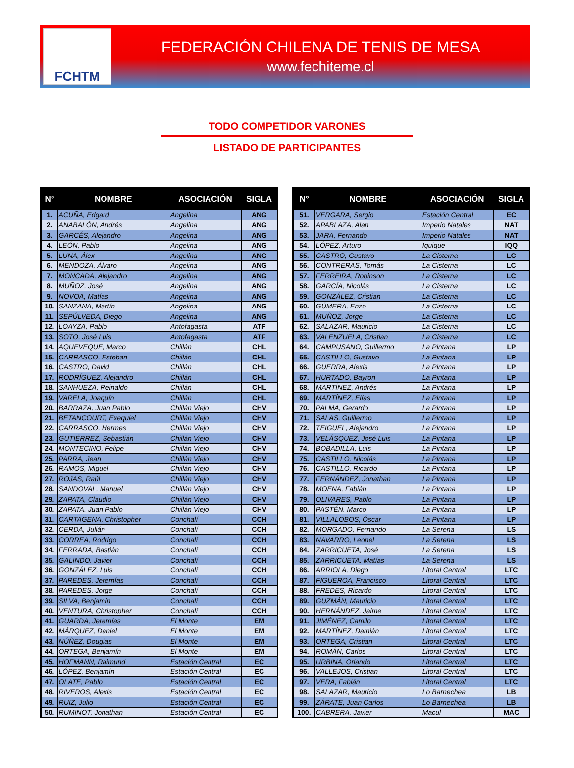FCHTM
FEDERACIÓN CHILENA DE TENIS DE MESA
www.fechiteme.cl
TODO COMPETIDOR VARONES
LISTADO DE PARTICIPANTES
| N° | NOMBRE | ASOCIACIÓN | SIGLA |
| --- | --- | --- | --- |
| 1. | ACUÑA, Edgard | Angelina | ANG |
| 2. | ANABALÓN, Andrés | Angelina | ANG |
| 3. | GARCÉS, Alejandro | Angelina | ANG |
| 4. | LEÓN, Pablo | Angelina | ANG |
| 5. | LUNA, Álex | Angelina | ANG |
| 6. | MENDOZA, Álvaro | Angelina | ANG |
| 7. | MONCADA, Alejandro | Angelina | ANG |
| 8. | MUÑOZ, José | Angelina | ANG |
| 9. | NOVOA, Matías | Angelina | ANG |
| 10. | SANZANA, Martín | Angelina | ANG |
| 11. | SEPÚLVEDA, Diego | Angelina | ANG |
| 12. | LOAYZA, Pablo | Antofagasta | ATF |
| 13. | SOTO, José Luis | Antofagasta | ATF |
| 14. | AQUEVEQUE, Marco | Chillán | CHL |
| 15. | CARRASCO, Esteban | Chillán | CHL |
| 16. | CASTRO, David | Chillán | CHL |
| 17. | RODRÍGUEZ, Alejandro | Chillán | CHL |
| 18. | SANHUEZA, Reinaldo | Chillán | CHL |
| 19. | VARELA, Joaquín | Chillán | CHL |
| 20. | BARRAZA, Juan Pablo | Chillán Viejo | CHV |
| 21. | BETANCOURT, Exequiel | Chillán Viejo | CHV |
| 22. | CARRASCO, Hermes | Chillán Viejo | CHV |
| 23. | GUTIÉRREZ, Sebastián | Chillán Viejo | CHV |
| 24. | MONTECINO, Felipe | Chillán Viejo | CHV |
| 25. | PARRA, Jean | Chillán Viejo | CHV |
| 26. | RAMOS, Miguel | Chillán Viejo | CHV |
| 27. | ROJAS, Raúl | Chillán Viejo | CHV |
| 28. | SANDOVAL, Manuel | Chillán Viejo | CHV |
| 29. | ZAPATA, Claudio | Chillán Viejo | CHV |
| 30. | ZAPATA, Juan Pablo | Chillán Viejo | CHV |
| 31. | CARTAGENA, Christopher | Conchalí | CCH |
| 32. | CERDA, Julián | Conchalí | CCH |
| 33. | CORREA, Rodrigo | Conchalí | CCH |
| 34. | FERRADA, Bastián | Conchalí | CCH |
| 35. | GALINDO, Javier | Conchalí | CCH |
| 36. | GONZÁLEZ, Luis | Conchalí | CCH |
| 37. | PAREDES, Jeremías | Conchalí | CCH |
| 38. | PAREDES, Jorge | Conchalí | CCH |
| 39. | SILVA, Benjamín | Conchalí | CCH |
| 40. | VENTURA, Christopher | Conchalí | CCH |
| 41. | GUARDA, Jeremías | El Monte | EM |
| 42. | MÁRQUEZ, Daniel | El Monte | EM |
| 43. | NÚÑEZ, Douglas | El Monte | EM |
| 44. | ORTEGA, Benjamín | El Monte | EM |
| 45. | HOFMANN, Raimund | Estación Central | EC |
| 46. | LÓPEZ, Benjamín | Estación Central | EC |
| 47. | OLATE, Pablo | Estación Central | EC |
| 48. | RIVEROS, Alexis | Estación Central | EC |
| 49. | RUIZ, Julio | Estación Central | EC |
| 50. | RUMINOT, Jonathan | Estación Central | EC |
| N° | NOMBRE | ASOCIACIÓN | SIGLA |
| --- | --- | --- | --- |
| 51. | VERGARA, Sergio | Estación Central | EC |
| 52. | APABLAZA, Alan | Imperio Natales | NAT |
| 53. | JARA, Fernando | Imperio Natales | NAT |
| 54. | LÓPEZ, Arturo | Iquique | IQQ |
| 55. | CASTRO, Gustavo | La Cisterna | LC |
| 56. | CONTRERAS, Tomás | La Cisterna | LC |
| 57. | FERREIRA, Robinson | La Cisterna | LC |
| 58. | GARCÍA, Nicolás | La Cisterna | LC |
| 59. | GONZÁLEZ, Cristian | La Cisterna | LC |
| 60. | GÚMERA, Enzo | La Cisterna | LC |
| 61. | MUÑOZ, Jorge | La Cisterna | LC |
| 62. | SALAZAR, Mauricio | La Cisterna | LC |
| 63. | VALENZUELA, Cristian | La Cisterna | LC |
| 64. | CAMPUSANO, Guillermo | La Pintana | LP |
| 65. | CASTILLO, Gustavo | La Pintana | LP |
| 66. | GUERRA, Alexis | La Pintana | LP |
| 67. | HURTADO, Bayron | La Pintana | LP |
| 68. | MARTÍNEZ, Andrés | La Pintana | LP |
| 69. | MARTÍNEZ, Elías | La Pintana | LP |
| 70. | PALMA, Gerardo | La Pintana | LP |
| 71. | SALAS, Guillermo | La Pintana | LP |
| 72. | TEIGUEL, Alejandro | La Pintana | LP |
| 73. | VELÁSQUEZ, José Luis | La Pintana | LP |
| 74. | BOBADILLA, Luis | La Pintana | LP |
| 75. | CASTILLO, Nicolás | La Pintana | LP |
| 76. | CASTILLO, Ricardo | La Pintana | LP |
| 77. | FERNÁNDEZ, Jonathan | La Pintana | LP |
| 78. | MOENA, Fabián | La Pintana | LP |
| 79. | OLIVARES, Pablo | La Pintana | LP |
| 80. | PASTÉN, Marco | La Pintana | LP |
| 81. | VILLALOBOS, Óscar | La Pintana | LP |
| 82. | MORGADO, Fernando | La Serena | LS |
| 83. | NAVARRO, Leonel | La Serena | LS |
| 84. | ZARRICUETA, José | La Serena | LS |
| 85. | ZARRICUETA, Matías | La Serena | LS |
| 86. | ARRIOLA, Diego | Litoral Central | LTC |
| 87. | FIGUEROA, Francisco | Litoral Central | LTC |
| 88. | FREDES, Ricardo | Litoral Central | LTC |
| 89. | GUZMÁN, Mauricio | Litoral Central | LTC |
| 90. | HERNÁNDEZ, Jaime | Litoral Central | LTC |
| 91. | JIMÉNEZ, Camilo | Litoral Central | LTC |
| 92. | MARTÍNEZ, Damián | Litoral Central | LTC |
| 93. | ORTEGA, Cristian | Litoral Central | LTC |
| 94. | ROMÁN, Carlos | Litoral Central | LTC |
| 95. | URBINA, Orlando | Litoral Central | LTC |
| 96. | VALLEJOS, Cristian | Litoral Central | LTC |
| 97. | VERA, Fabián | Litoral Central | LTC |
| 98. | SALAZAR, Mauricio | Lo Barnechea | LB |
| 99. | ZÁRATE, Juan Carlos | Lo Barnechea | LB |
| 100. | CABRERA, Javier | Macul | MAC |